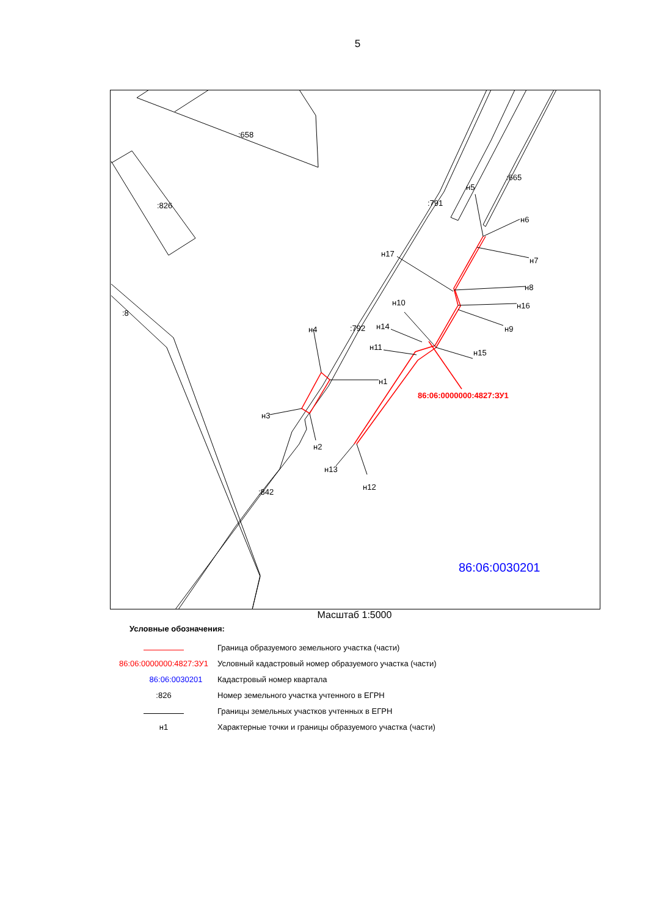5
:658
:826
:8
:791
:665
:792
:842
н5
н6
н7
н8
н16
н9
н15
н10
н14
н11
н17
н4
н1
н3
н2
н13
н12
86:06:0000000:4827:ЗУ1
86:06:0030201
Масштаб 1:5000
Условные обозначения:
Граница образуемого земельного участка (части)
86:06:0000000:4827:ЗУ1 Условный кадастровый номер образуемого участка (части)
86:06:0030201 Кадастровый номер квартала
:826 Номер земельного участка учтенного в ЕГРН
Границы земельных участков учтенных в ЕГРН
н1 Характерные точки и границы образуемого участка (части)